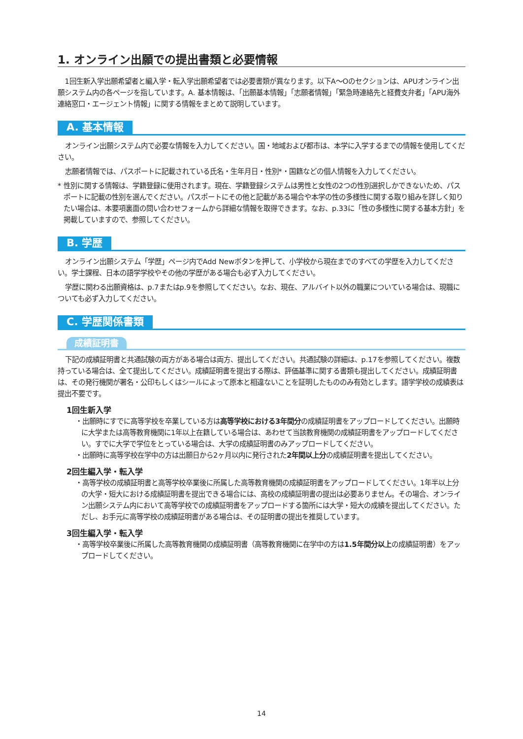1. オンライン出願での提出書類と必要情報
1回生新入学出願希望者と編入学・転入学出願希望者では必要書類が異なります。以下A～Oのセクションは、APUオンライン出願システム内の各ページを指しています。A. 基本情報は、「出願基本情報」「志願者情報」「緊急時連絡先と経費支弁者」「APU海外連絡窓口・エージェント情報」に関する情報をまとめて説明しています。
A. 基本情報
オンライン出願システム内で必要な情報を入力してください。国・地域および都市は、本学に入学するまでの情報を使用してください。
志願者情報では、パスポートに記載されている氏名・生年月日・性別*・国籍などの個人情報を入力してください。
* 性別に関する情報は、学籍登録に使用されます。現在、学籍登録システムは男性と女性の2つの性別選択しかできないため、パスポートに記載の性別を選んでください。パスポートにその他と記載がある場合や本学の性の多様性に関する取り組みを詳しく知りたい場合は、本要項裏面の問い合わせフォームから詳細な情報を取得できます。なお、p.33に「性の多様性に関する基本方針」を掲載していますので、参照してください。
B. 学歴
オンライン出願システム「学歴」ページ内でAdd Newボタンを押して、小学校から現在までのすべての学歴を入力してください。学士課程、日本の語学学校やその他の学歴がある場合も必ず入力してください。
学歴に関わる出願資格は、p.7またはp.9を参照してください。なお、現在、アルバイト以外の職業についている場合は、現職についても必ず入力してください。
C. 学歴関係書類
成績証明書
下記の成績証明書と共通試験の両方がある場合は両方、提出してください。共通試験の詳細は、p.17を参照してください。複数持っている場合は、全て提出してください。成績証明書を提出する際は、評価基準に関する書類も提出してください。成績証明書は、その発行機関が署名・公印もしくはシールによって原本と相違ないことを証明したもののみ有効とします。語学学校の成績表は提出不要です。
1回生新入学
・出願時にすでに高等学校を卒業している方は高等学校における3年間分の成績証明書をアップロードしてください。出願時に大学または高等教育機関に1年以上在籍している場合は、あわせて当該教育機関の成績証明書をアップロードしてください。すでに大学で学位をとっている場合は、大学の成績証明書のみアップロードしてください。
・出願時に高等学校在学中の方は出願日から2ヶ月以内に発行された2年間以上分の成績証明書を提出してください。
2回生編入学・転入学
・高等学校の成績証明書と高等学校卒業後に所属した高等教育機関の成績証明書をアップロードしてください。1年半以上分の大学・短大における成績証明書を提出できる場合には、高校の成績証明書の提出は必要ありません。その場合、オンライン出願システム内において高等学校での成績証明書をアップロードする箇所には大学・短大の成績を提出してください。ただし、お手元に高等学校の成績証明書がある場合は、その証明書の提出を推奨しています。
3回生編入学・転入学
・高等学校卒業後に所属した高等教育機関の成績証明書（高等教育機関に在学中の方は1.5年間分以上の成績証明書）をアップロードしてください。
14